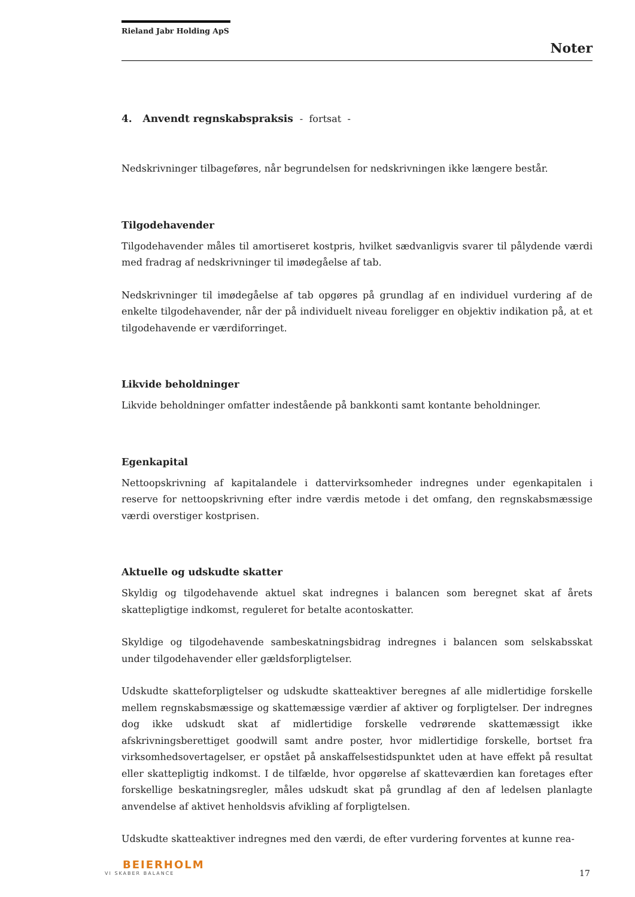Rieland Jabr Holding ApS
Noter
4. Anvendt regnskabspraksis - fortsat -
Nedskrivninger tilbageføres, når begrundelsen for nedskrivningen ikke længere består.
Tilgodehavender
Tilgodehavender måles til amortiseret kostpris, hvilket sædvanligvis svarer til pålydende værdi med fradrag af nedskrivninger til imødegåelse af tab.
Nedskrivninger til imødegåelse af tab opgøres på grundlag af en individuel vurdering af de enkelte tilgodehavender, når der på individuelt niveau foreligger en objektiv indikation på, at et tilgodehavende er værdiforringet.
Likvide beholdninger
Likvide beholdninger omfatter indestående på bankkonti samt kontante beholdninger.
Egenkapital
Nettoopskrivning af kapitalandele i dattervirksomheder indregnes under egenkapitalen i reserve for nettoopskrivning efter indre værdis metode i det omfang, den regnskabsmæssige værdi overstiger kostprisen.
Aktuelle og udskudte skatter
Skyldig og tilgodehavende aktuel skat indregnes i balancen som beregnet skat af årets skattepligtige indkomst, reguleret for betalte acontoskatter.
Skyldige og tilgodehavende sambeskatningsbidrag indregnes i balancen som selskabsskat under tilgodehavender eller gældsforpligtelser.
Udskudte skatteforpligtelser og udskudte skatteaktiver beregnes af alle midlertidige forskelle mellem regnskabsmæssige og skattemæssige værdier af aktiver og forpligtelser. Der indregnes dog ikke udskudt skat af midlertidige forskelle vedrørende skattemæssigt ikke afskrivningsberettiget goodwill samt andre poster, hvor midlertidige forskelle, bortset fra virksomhedsovertagelser, er opstået på anskaffelsestidspunktet uden at have effekt på resultat eller skattepligtig indkomst. I de tilfælde, hvor opgørelse af skatteværdien kan foretages efter forskellige beskatningsregler, måles udskudt skat på grundlag af den af ledelsen planlagte anvendelse af aktivet henholdsvis afvikling af forpligtelsen.
Udskudte skatteaktiver indregnes med den værdi, de efter vurdering forventes at kunne rea-
BEIERHOLM
VI SKABER BALANCE
17